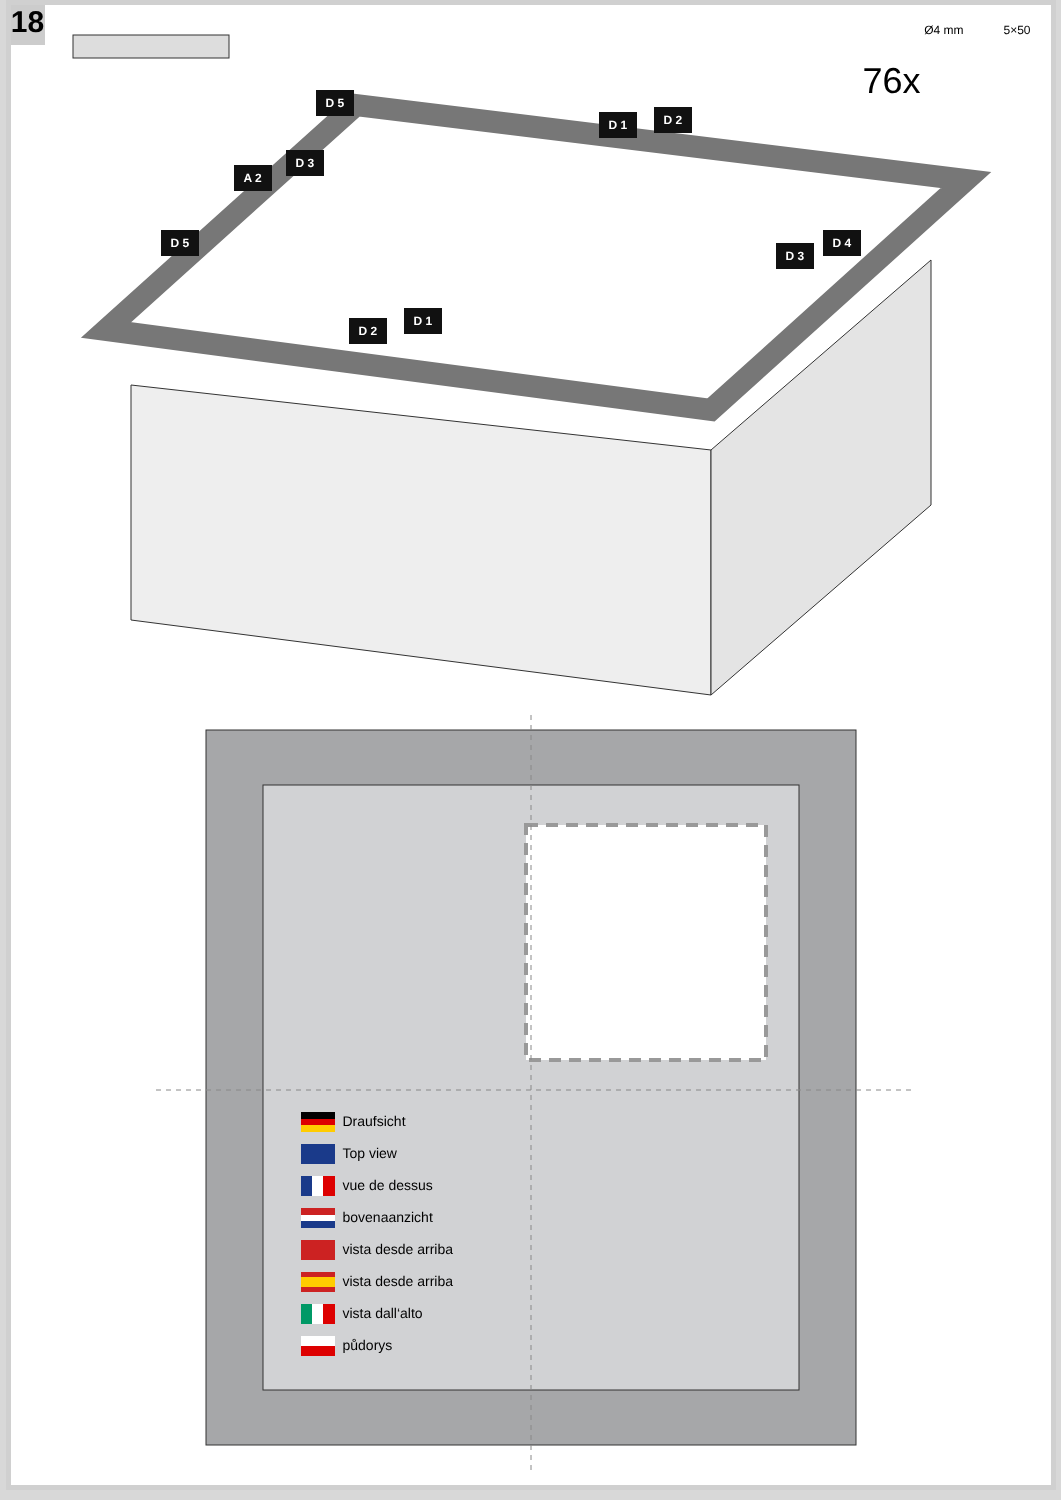18
Ø4 mm 5×50
76x D 5
D 1 D 2
D 3
A 2
D 5 D 4
D 3
D 1
D 2
Draufsicht
Top view
vue de dessus
bovenaanzicht
vista desde arriba
vista desde arriba
vista dall‘alto
půdorys